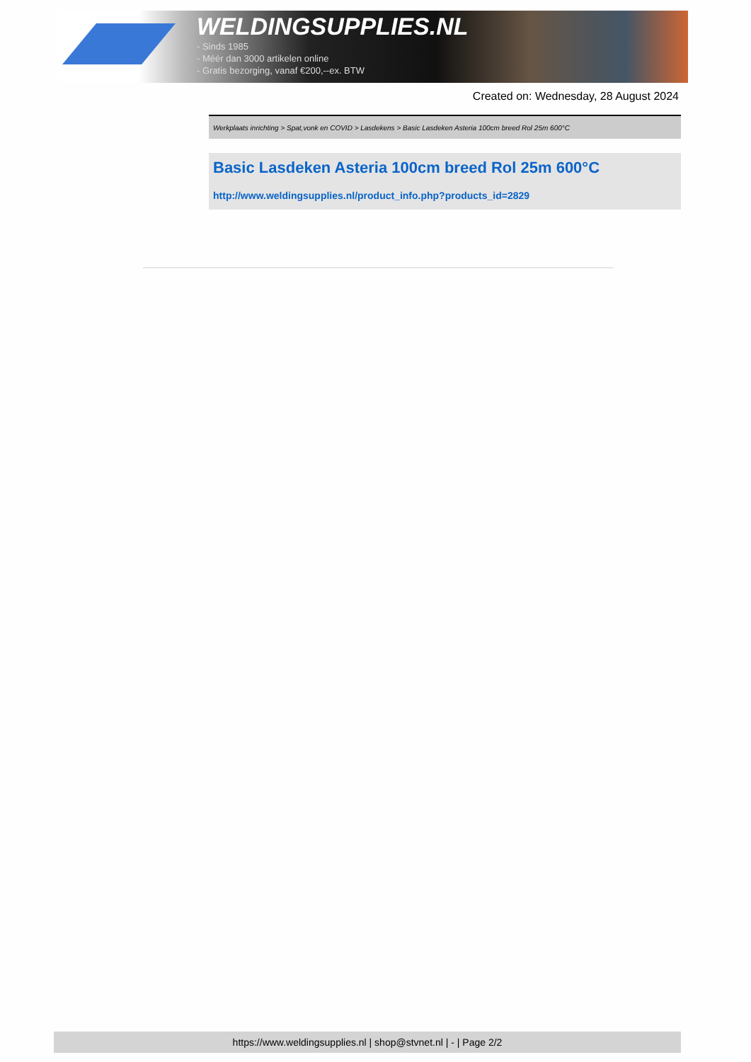WELDINGSUPPLIES.NL
- Sinds 1985
- Méér dan 3000 artikelen online
- Gratis bezorging, vanaf €200,--ex. BTW
Created on: Wednesday, 28 August 2024
Werkplaats inrichting > Spat,vonk en COVID > Lasdekens > Basic Lasdeken Asteria 100cm breed Rol 25m 600°C
Basic Lasdeken Asteria 100cm breed Rol 25m 600°C
http://www.weldingsupplies.nl/product_info.php?products_id=2829
https://www.weldingsupplies.nl | shop@stvnet.nl | - | Page 2/2